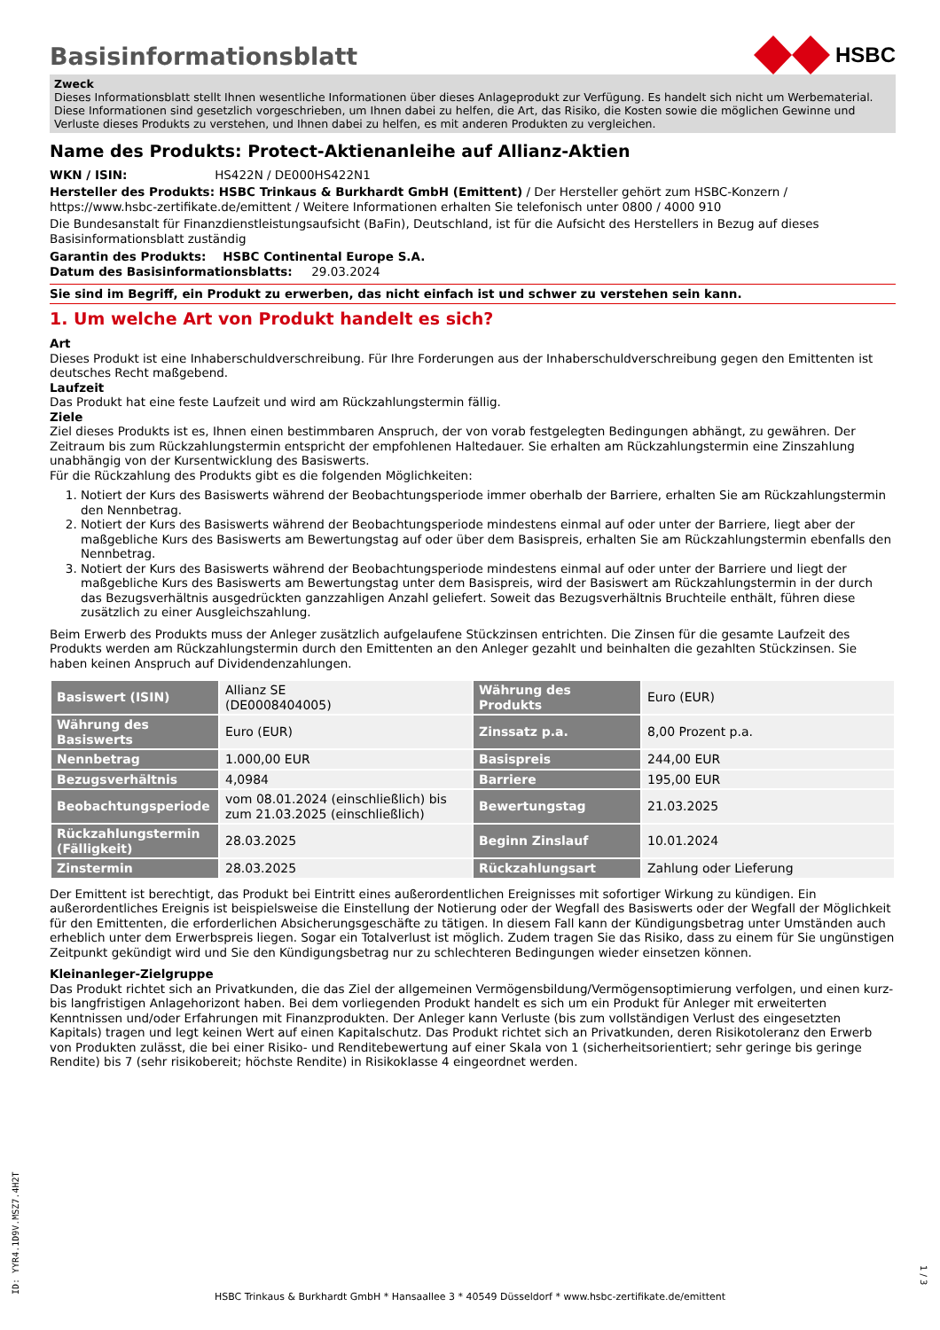Basisinformationsblatt
HSBC
Zweck
Dieses Informationsblatt stellt Ihnen wesentliche Informationen über dieses Anlageprodukt zur Verfügung. Es handelt sich nicht um Werbematerial. Diese Informationen sind gesetzlich vorgeschrieben, um Ihnen dabei zu helfen, die Art, das Risiko, die Kosten sowie die möglichen Gewinne und Verluste dieses Produkts zu verstehen, und Ihnen dabei zu helfen, es mit anderen Produkten zu vergleichen.
Name des Produkts: Protect-Aktienanleihe auf Allianz-Aktien
WKN / ISIN: HS422N / DE000HS422N1
Hersteller des Produkts: HSBC Trinkaus & Burkhardt GmbH (Emittent) / Der Hersteller gehört zum HSBC-Konzern / https://www.hsbc-zertifikate.de/emittent / Weitere Informationen erhalten Sie telefonisch unter 0800 / 4000 910
Die Bundesanstalt für Finanzdienstleistungsaufsicht (BaFin), Deutschland, ist für die Aufsicht des Herstellers in Bezug auf dieses Basisinformationsblatt zuständig
Garantin des Produkts: HSBC Continental Europe S.A.
Datum des Basisinformationsblatts: 29.03.2024
Sie sind im Begriff, ein Produkt zu erwerben, das nicht einfach ist und schwer zu verstehen sein kann.
1. Um welche Art von Produkt handelt es sich?
Art
Dieses Produkt ist eine Inhaberschuldverschreibung. Für Ihre Forderungen aus der Inhaberschuldverschreibung gegen den Emittenten ist deutsches Recht maßgebend.
Laufzeit
Das Produkt hat eine feste Laufzeit und wird am Rückzahlungstermin fällig.
Ziele
Ziel dieses Produkts ist es, Ihnen einen bestimmbaren Anspruch, der von vorab festgelegten Bedingungen abhängt, zu gewähren. Der Zeitraum bis zum Rückzahlungstermin entspricht der empfohlenen Haltedauer. Sie erhalten am Rückzahlungstermin eine Zinszahlung unabhängig von der Kursentwicklung des Basiswerts.
Für die Rückzahlung des Produkts gibt es die folgenden Möglichkeiten:
1. Notiert der Kurs des Basiswerts während der Beobachtungsperiode immer oberhalb der Barriere, erhalten Sie am Rückzahlungstermin den Nennbetrag.
2. Notiert der Kurs des Basiswerts während der Beobachtungsperiode mindestens einmal auf oder unter der Barriere, liegt aber der maßgebliche Kurs des Basiswerts am Bewertungstag auf oder über dem Basispreis, erhalten Sie am Rückzahlungstermin ebenfalls den Nennbetrag.
3. Notiert der Kurs des Basiswerts während der Beobachtungsperiode mindestens einmal auf oder unter der Barriere und liegt der maßgebliche Kurs des Basiswerts am Bewertungstag unter dem Basispreis, wird der Basiswert am Rückzahlungstermin in der durch das Bezugsverhältnis ausgedrückten ganzzahligen Anzahl geliefert. Soweit das Bezugsverhältnis Bruchteile enthält, führen diese zusätzlich zu einer Ausgleichszahlung.
Beim Erwerb des Produkts muss der Anleger zusätzlich aufgelaufene Stückzinsen entrichten. Die Zinsen für die gesamte Laufzeit des Produkts werden am Rückzahlungstermin durch den Emittenten an den Anleger gezahlt und beinhalten die gezahlten Stückzinsen. Sie haben keinen Anspruch auf Dividendenzahlungen.
| Basiswert (ISIN) | Allianz SE (DE0008404005) | Währung des Produkts | Euro (EUR) |
| Währung des Basiswerts | Euro (EUR) | Zinssatz p.a. | 8,00 Prozent p.a. |
| Nennbetrag | 1.000,00 EUR | Basispreis | 244,00 EUR |
| Bezugsverhältnis | 4,0984 | Barriere | 195,00 EUR |
| Beobachtungsperiode | vom 08.01.2024 (einschließlich) bis zum 21.03.2025 (einschließlich) | Bewertungstag | 21.03.2025 |
| Rückzahlungstermin (Fälligkeit) | 28.03.2025 | Beginn Zinslauf | 10.01.2024 |
| Zinstermin | 28.03.2025 | Rückzahlungsart | Zahlung oder Lieferung |
Der Emittent ist berechtigt, das Produkt bei Eintritt eines außerordentlichen Ereignisses mit sofortiger Wirkung zu kündigen. Ein außerordentliches Ereignis ist beispielsweise die Einstellung der Notierung oder der Wegfall des Basiswerts oder der Wegfall der Möglichkeit für den Emittenten, die erforderlichen Absicherungsgeschäfte zu tätigen. In diesem Fall kann der Kündigungsbetrag unter Umständen auch erheblich unter dem Erwerbspreis liegen. Sogar ein Totalverlust ist möglich. Zudem tragen Sie das Risiko, dass zu einem für Sie ungünstigen Zeitpunkt gekündigt wird und Sie den Kündigungsbetrag nur zu schlechteren Bedingungen wieder einsetzen können.
Kleinanleger-Zielgruppe
Das Produkt richtet sich an Privatkunden, die das Ziel der allgemeinen Vermögensbildung/Vermögensoptimierung verfolgen, und einen kurz- bis langfristigen Anlagehorizont haben. Bei dem vorliegenden Produkt handelt es sich um ein Produkt für Anleger mit erweiterten Kenntnissen und/oder Erfahrungen mit Finanzprodukten. Der Anleger kann Verluste (bis zum vollständigen Verlust des eingesetzten Kapitals) tragen und legt keinen Wert auf einen Kapitalschutz. Das Produkt richtet sich an Privatkunden, deren Risikotoleranz den Erwerb von Produkten zulässt, die bei einer Risiko- und Renditebewertung auf einer Skala von 1 (sicherheitsorientiert; sehr geringe bis geringe Rendite) bis 7 (sehr risikobereit; höchste Rendite) in Risikoklasse 4 eingeordnet werden.
ID: YYR4.1D9V.MSZ7.4H2T
HSBC Trinkaus & Burkhardt GmbH * Hansaallee 3 * 40549 Düsseldorf * www.hsbc-zertifikate.de/emittent
1 / 3